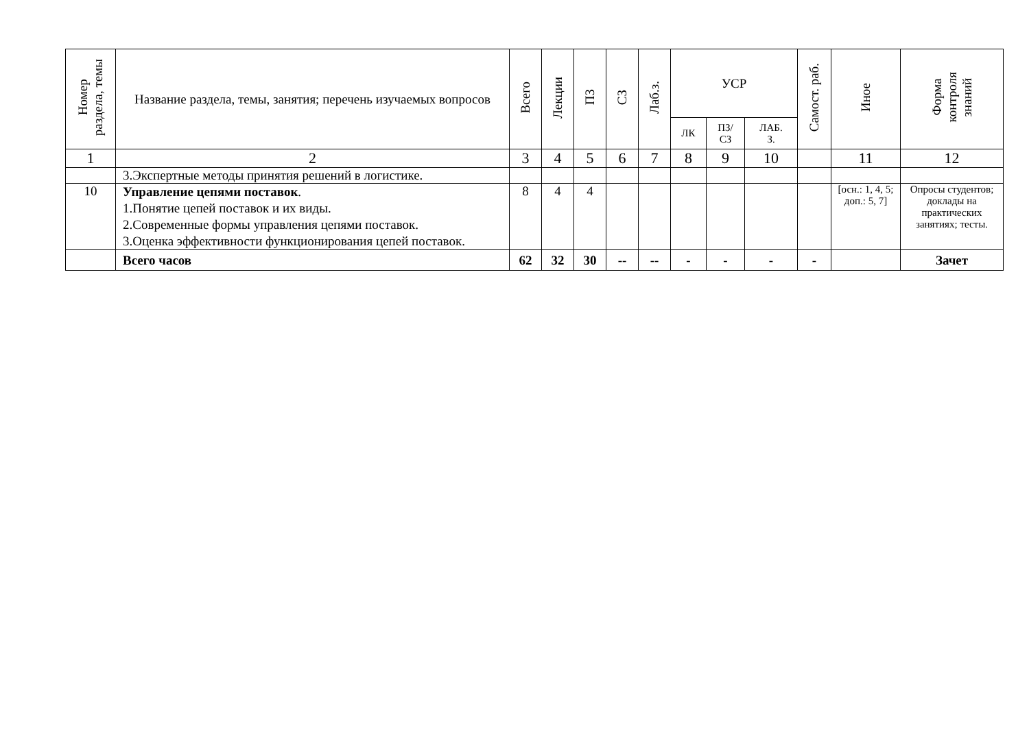| Номер раздела, темы | Название раздела, темы, занятия; перечень изучаемых вопросов | Всего | Лекции | ПЗ | СЗ | Лаб.з. | УСР | | | Самост. раб. | Иное | Форма контроля знаний |
| --- | --- | --- | --- | --- | --- | --- | --- | --- | --- | --- | --- | --- |
| | | | | | | | ЛК | ПЗ/ СЗ | ЛАБ. З. | | | |
| 1 | 2 | 3 | 4 | 5 | 6 | 7 | 8 | 9 | 10 | | 11 | 12 |
| | 3.Экспертные методы принятия решений в логистике. | | | | | | | | | | | |
| 10 | Управление цепями поставок . 1.Понятие цепей поставок и их виды. 2.Современные формы управления цепями поставок. 3.Оценка эффективности функционирования цепей поставок. | 8 | 4 | 4 | | | | | | | [осн.: 1, 4, 5; доп.: 5, 7] | Опросы студентов; доклады на практических занятиях; тесты. |
| | Всего часов | 62 | 32 | 30 | -- | -- | - | - | - | - | | Зачет |